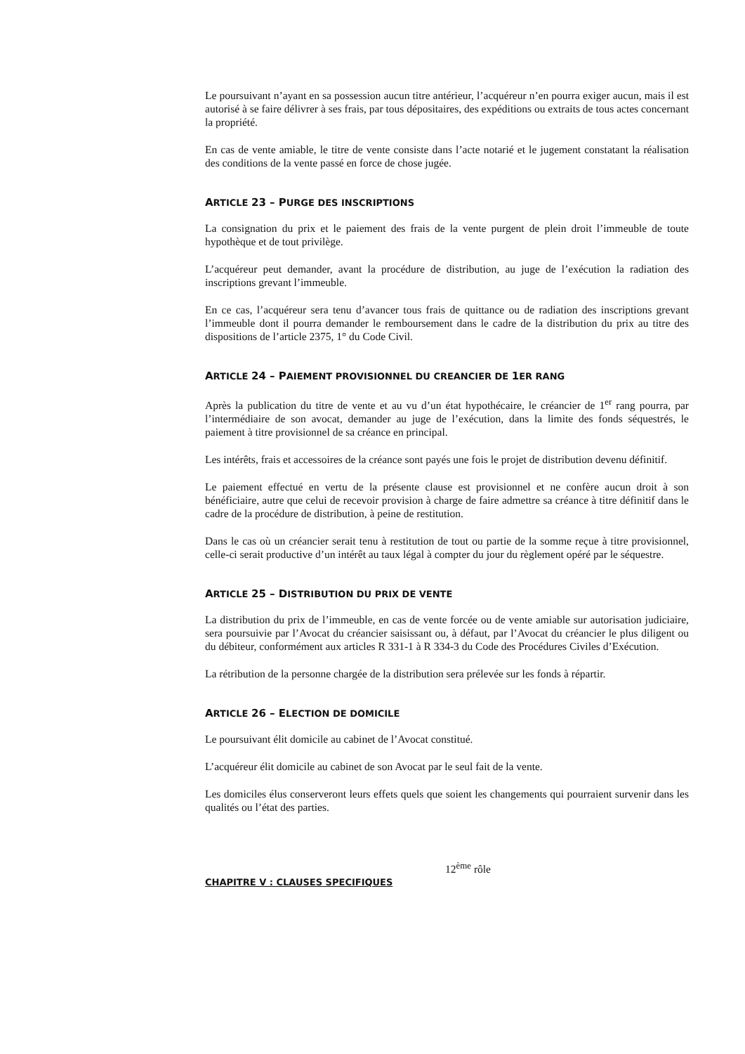Le poursuivant n’ayant en sa possession aucun titre antérieur, l’acquéreur n’en pourra exiger aucun, mais il est autorisé à se faire délivrer à ses frais, par tous dépositaires, des expéditions ou extraits de tous actes concernant la propriété.
En cas de vente amiable, le titre de vente consiste dans l’acte notarié et le jugement constatant la réalisation des conditions de la vente passé en force de chose jugée.
ARTICLE 23 – PURGE DES INSCRIPTIONS
La consignation du prix et le paiement des frais de la vente purgent de plein droit l’immeuble de toute hypothèque et de tout privilège.
L’acquéreur peut demander, avant la procédure de distribution, au juge de l’exécution la radiation des inscriptions grevant l’immeuble.
En ce cas, l’acquéreur sera tenu d’avancer tous frais de quittance ou de radiation des inscriptions grevant l’immeuble dont il pourra demander le remboursement dans le cadre de la distribution du prix au titre des dispositions de l’article 2375, 1° du Code Civil.
ARTICLE 24 – PAIEMENT PROVISIONNEL DU CREANCIER DE 1 ER RANG
Après la publication du titre de vente et au vu d’un état hypothécaire, le créancier de 1<sup>er</sup> rang pourra, par l’intermédiaire de son avocat, demander au juge de l’exécution, dans la limite des fonds séquestrés, le paiement à titre provisionnel de sa créance en principal.
Les intérêts, frais et accessoires de la créance sont payés une fois le projet de distribution devenu définitif.
Le paiement effectué en vertu de la présente clause est provisionnel et ne confère aucun droit à son bénéficiaire, autre que celui de recevoir provision à charge de faire admettre sa créance à titre définitif dans le cadre de la procédure de distribution, à peine de restitution.
Dans le cas où un créancier serait tenu à restitution de tout ou partie de la somme reçue à titre provisionnel, celle-ci serait productive d’un intérêt au taux légal à compter du jour du règlement opéré par le séquestre.
ARTICLE 25 – DISTRIBUTION DU PRIX DE VENTE
La distribution du prix de l’immeuble, en cas de vente forcée ou de vente amiable sur autorisation judiciaire, sera poursuivie par l’Avocat du créancier saisissant ou, à défaut, par l’Avocat du créancier le plus diligent ou du débiteur, conformément aux articles R 331-1 à R 334-3 du Code des Procédures Civiles d’Exécution.
La rétribution de la personne chargée de la distribution sera prélevée sur les fonds à répartir.
ARTICLE 26 – ELECTION DE DOMICILE
Le poursuivant élit domicile au cabinet de l’Avocat constitué.
L’acquéreur élit domicile au cabinet de son Avocat par le seul fait de la vente.
Les domiciles élus conserveront leurs effets quels que soient les changements qui pourraient survenir dans les qualités ou l’état des parties.
12<sup>ème</sup> rôle
CHAPITRE V : CLAUSES SPECIFIQUES